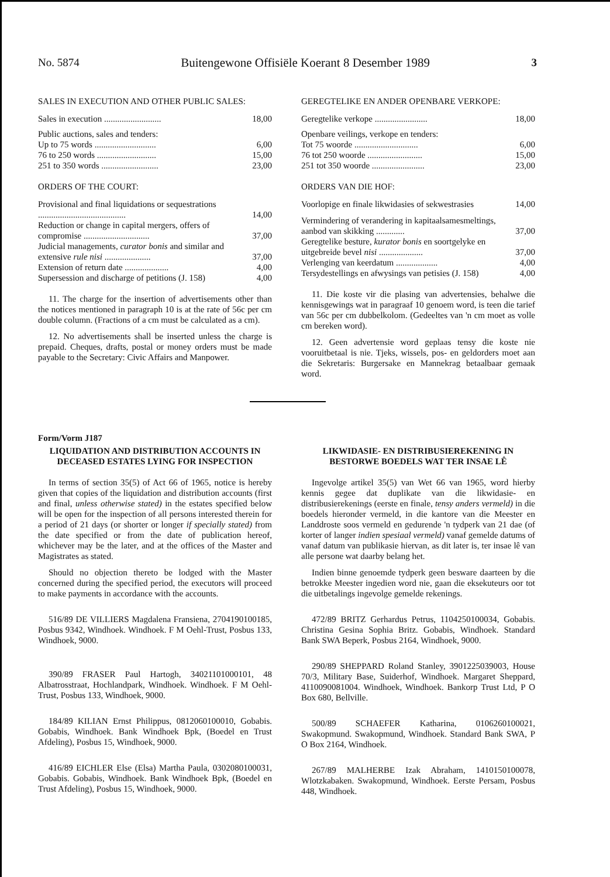No. 5874 Buitengewone Offisiële Koerant 8 Desember 1989 3
SALES IN EXECUTION AND OTHER PUBLIC SALES:
| Sales in execution .......................... | 18,00 |
| Public auctions, sales and tenders: | |
| Up to 75 words ............................ | 6,00 |
| 76 to 250 words ........................... | 15,00 |
| 251 to 350 words .......................... | 23,00 |
ORDERS OF THE COURT:
| Provisional and final liquidations or sequestrations ........................................ | 14,00 |
| Reduction or change in capital mergers, offers of compromise .............................. | 37,00 |
| Judicial managements, curator bonis and similar and extensive rule nisi ..................... | 37,00 |
| Extension of return date .................... | 4,00 |
| Supersession and discharge of petitions (J. 158) | 4,00 |
11. The charge for the insertion of advertisements other than the notices mentioned in paragraph 10 is at the rate of 56c per cm double column. (Fractions of a cm must be calculated as a cm).
12. No advertisements shall be inserted unless the charge is prepaid. Cheques, drafts, postal or money orders must be made payable to the Secretary: Civic Affairs and Manpower.
GEREGTELIKE EN ANDER OPENBARE VERKOPE:
| Geregtelike verkope ........................ | 18,00 |
| Openbare veilings, verkope en tenders: | |
| Tot 75 woorde ............................. | 6,00 |
| 76 tot 250 woorde ......................... | 15,00 |
| 251 tot 350 woorde ........................ | 23,00 |
ORDERS VAN DIE HOF:
| Voorlopige en finale likwidasies of sekwestrasies | 14,00 |
| Vermindering of verandering in kapitaalsamesmeltings, aanbod van skikking ............. | 37,00 |
| Geregtelike besture, kurator bonis en soortgelyke en uitgebreide bevel nisi .................... | 37,00 |
| Verlenging van keerdatum ................... | 4,00 |
| Tersydestellings en afwysings van petisies (J. 158) | 4,00 |
11. Die koste vir die plasing van advertensies, behalwe die kennisgewings wat in paragraaf 10 genoem word, is teen die tarief van 56c per cm dubbelkolom. (Gedeeltes van 'n cm moet as volle cm bereken word).
12. Geen advertensie word geplaas tensy die koste nie vooruitbetaal is nie. Tjeks, wissels, pos- en geldorders moet aan die Sekretaris: Burgersake en Mannekrag betaalbaar gemaak word.
Form/Vorm J187
LIQUIDATION AND DISTRIBUTION ACCOUNTS IN DECEASED ESTATES LYING FOR INSPECTION
In terms of section 35(5) of Act 66 of 1965, notice is hereby given that copies of the liquidation and distribution accounts (first and final, unless otherwise stated) in the estates specified below will be open for the inspection of all persons interested therein for a period of 21 days (or shorter or longer if specially stated) from the date specified or from the date of publication hereof, whichever may be the later, and at the offices of the Master and Magistrates as stated.
Should no objection thereto be lodged with the Master concerned during the specified period, the executors will proceed to make payments in accordance with the accounts.
516/89 DE VILLIERS Magdalena Fransiena, 2704190100185, Posbus 9342, Windhoek. Windhoek. F M Oehl-Trust, Posbus 133, Windhoek, 9000.
390/89 FRASER Paul Hartogh, 34021101000101, 48 Albatrosstraat, Hochlandpark, Windhoek. Windhoek. F M Oehl-Trust, Posbus 133, Windhoek, 9000.
184/89 KILIAN Ernst Philippus, 0812060100010, Gobabis. Gobabis, Windhoek. Bank Windhoek Bpk, (Boedel en Trust Afdeling), Posbus 15, Windhoek, 9000.
416/89 EICHLER Else (Elsa) Martha Paula, 0302080100031, Gobabis. Gobabis, Windhoek. Bank Windhoek Bpk, (Boedel en Trust Afdeling), Posbus 15, Windhoek, 9000.
LIKWIDASIE- EN DISTRIBUSIEREKENING IN BESTORWE BOEDELS WAT TER INSAE LÊ
Ingevolge artikel 35(5) van Wet 66 van 1965, word hierby kennis gegee dat duplikate van die likwidasie- en distribusierekenings (eerste en finale, tensy anders vermeld) in die boedels hieronder vermeld, in die kantore van die Meester en Landdroste soos vermeld en gedurende 'n tydperk van 21 dae (of korter of langer indien spesiaal vermeld) vanaf gemelde datums of vanaf datum van publikasie hiervan, as dit later is, ter insae lê van alle persone wat daarby belang het.
Indien binne genoemde tydperk geen besware daarteen by die betrokke Meester ingedien word nie, gaan die eksekuteurs oor tot die uitbetalings ingevolge gemelde rekenings.
472/89 BRITZ Gerhardus Petrus, 1104250100034, Gobabis. Christina Gesina Sophia Britz. Gobabis, Windhoek. Standard Bank SWA Beperk, Posbus 2164, Windhoek, 9000.
290/89 SHEPPARD Roland Stanley, 3901225039003, House 70/3, Military Base, Suiderhof, Windhoek. Margaret Sheppard, 4110090081004. Windhoek, Windhoek. Bankorp Trust Ltd, P O Box 680, Bellville.
500/89 SCHAEFER Katharina, 0106260100021, Swakopmund. Swakopmund, Windhoek. Standard Bank SWA, P O Box 2164, Windhoek.
267/89 MALHERBE Izak Abraham, 1410150100078, Wlotzkabaken. Swakopmund, Windhoek. Eerste Persam, Posbus 448, Windhoek.